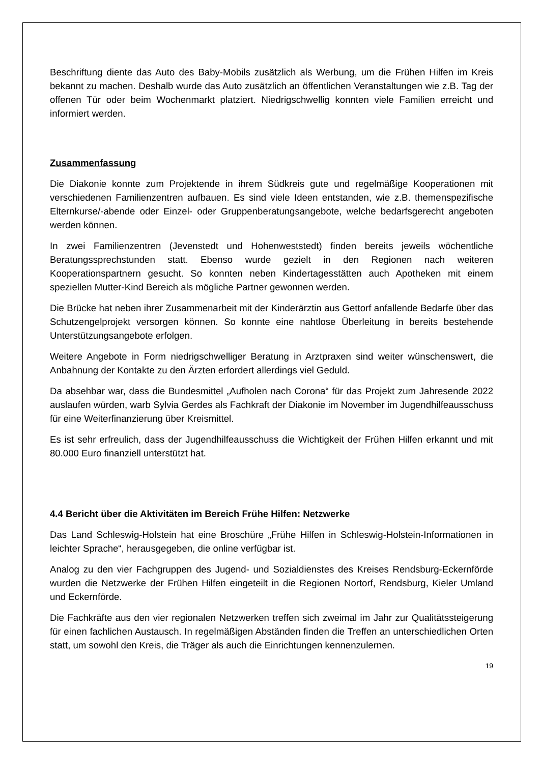Beschriftung diente das Auto des Baby-Mobils zusätzlich als Werbung, um die Frühen Hilfen im Kreis bekannt zu machen. Deshalb wurde das Auto zusätzlich an öffentlichen Veranstaltungen wie z.B. Tag der offenen Tür oder beim Wochenmarkt platziert. Niedrigschwellig konnten viele Familien erreicht und informiert werden.
Zusammenfassung
Die Diakonie konnte zum Projektende in ihrem Südkreis gute und regelmäßige Kooperationen mit verschiedenen Familienzentren aufbauen. Es sind viele Ideen entstanden, wie z.B. themenspezifische Elternkurse/-abende oder Einzel- oder Gruppenberatungsangebote, welche bedarfsgerecht angeboten werden können.
In zwei Familienzentren (Jevenstedt und Hohenweststedt) finden bereits jeweils wöchentliche Beratungssprechstunden statt. Ebenso wurde gezielt in den Regionen nach weiteren Kooperationspartnern gesucht. So konnten neben Kindertagesstätten auch Apotheken mit einem speziellen Mutter-Kind Bereich als mögliche Partner gewonnen werden.
Die Brücke hat neben ihrer Zusammenarbeit mit der Kinderärztin aus Gettorf anfallende Bedarfe über das Schutzengelprojekt versorgen können. So konnte eine nahtlose Überleitung in bereits bestehende Unterstützungsangebote erfolgen.
Weitere Angebote in Form niedrigschwelliger Beratung in Arztpraxen sind weiter wünschenswert, die Anbahnung der Kontakte zu den Ärzten erfordert allerdings viel Geduld.
Da absehbar war, dass die Bundesmittel „Aufholen nach Corona“ für das Projekt zum Jahresende 2022 auslaufen würden, warb Sylvia Gerdes als Fachkraft der Diakonie im November im Jugendhilfeausschuss für eine Weiterfinanzierung über Kreismittel.
Es ist sehr erfreulich, dass der Jugendhilfeausschuss die Wichtigkeit der Frühen Hilfen erkannt und mit 80.000 Euro finanziell unterstützt hat.
4.4 Bericht über die Aktivitäten im Bereich Frühe Hilfen: Netzwerke
Das Land Schleswig-Holstein hat eine Broschüre „Frühe Hilfen in Schleswig-Holstein-Informationen in leichter Sprache“, herausgegeben, die online verfügbar ist.
Analog zu den vier Fachgruppen des Jugend- und Sozialdienstes des Kreises Rendsburg-Eckernförde wurden die Netzwerke der Frühen Hilfen eingeteilt in die Regionen Nortorf, Rendsburg, Kieler Umland und Eckernförde.
Die Fachkräfte aus den vier regionalen Netzwerken treffen sich zweimal im Jahr zur Qualitätssteigerung für einen fachlichen Austausch. In regelmäßigen Abständen finden die Treffen an unterschiedlichen Orten statt, um sowohl den Kreis, die Träger als auch die Einrichtungen kennenzulernen.
19